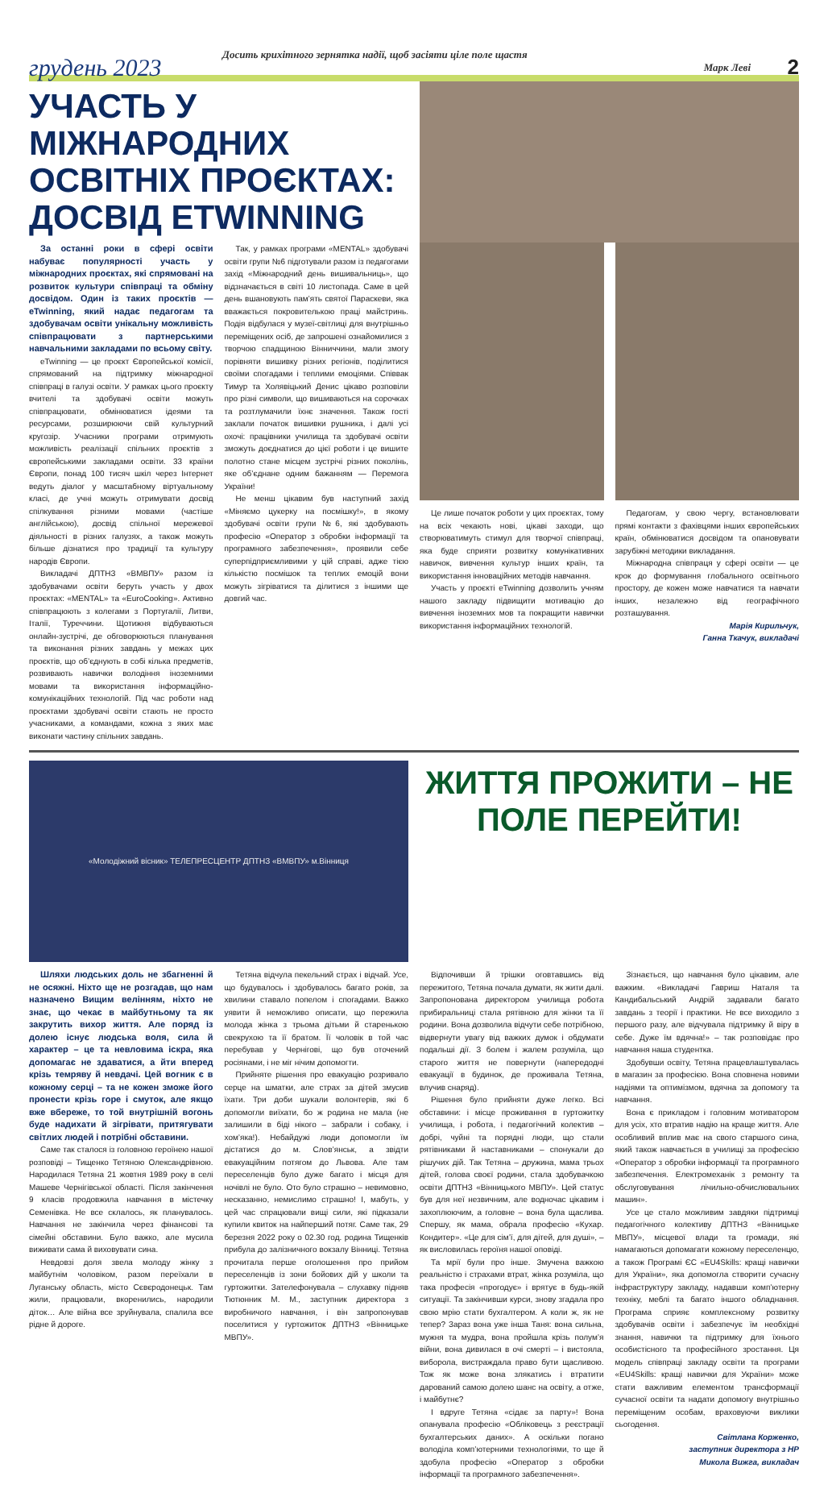грудень 2023
Досить крихітного зернятка надії, щоб засіяти ціле поле щастя
Марк Леві
2
УЧАСТЬ У МІЖНАРОДНИХ ОСВІТНІХ ПРОЄКТАХ: ДОСВІД ETWINNING
За останні роки в сфері освіти набуває популярності участь у міжнародних проєктах, які спрямовані на розвиток культури співпраці та обміну досвідом. Один із таких проєктів — eTwinning, який надає педагогам та здобувачам освіти унікальну можливість співпрацювати з партнерськими навчальними закладами по всьому світу.
eTwinning — це проєкт Європейської комісії, спрямований на підтримку міжнародної співпраці в галузі освіти. У рамках цього проєкту вчителі та здобувачі освіти можуть співпрацювати, обмінюватися ідеями та ресурсами, розширюючи свій культурний кругозір. Учасники програми отримують можливість реалізації спільних проєктів з європейськими закладами освіти. 33 країни Європи, понад 100 тисяч шкіл через Інтернет ведуть діалог у масштабному віртуальному класі, де учні можуть отримувати досвід спілкування різними мовами (частіше англійською), досвід спільної мережевої діяльності в різних галузях, а також можуть більше дізнатися про традиції та культуру народів Європи.
Викладачі ДПТНЗ «ВМВПУ» разом із здобувачами освіти беруть участь у двох проєктах: «MENTAL» та «EuroCooking». Активно співпрацюють з колегами з Португалії, Литви, Італії, Туреччини. Щотижня відбуваються онлайн-зустрічі, де обговорюються планування та виконання різних завдань у межах цих проєктів, що об’єднують в собі кілька предметів, розвивають навички володіння іноземними мовами та використання інформаційно-комунікаційних технологій. Під час роботи над проєктами здобувачі освіти стають не просто учасниками, а командами, кожна з яких має виконати частину спільних завдань.
Так, у рамках програми «MENTAL» здобувачі освіти групи №6 підготували разом із педагогами захід «Міжнародний день вишивальниць», що відзначається в світі 10 листопада. Саме в цей день вшановують пам’ять святої Параскеви, яка вважається покровителькою праці майстринь. Подія відбулася у музеї-світлиці для внутрішньо переміщених осіб, де запрошені ознайомилися з творчою спадщиною Вінниччини, мали змогу порівняти вишивку різних регіонів, поділитися своїми спогадами і теплими емоціями. Співвак Тимур та Холявіцький Денис цікаво розповіли про різні символи, що вишиваються на сорочках та розтлумачили їхнє значення. Також гості заклали початок вишивки рушника, і далі усі охочі: працівники училища та здобувачі освіти зможуть доєднатися до цієї роботи і це вишите полотно стане місцем зустрічі різних поколінь, яке об’єднане одним бажанням — Перемога України!
Не менш цікавим був наступний захід «Міняємо цукерку на посмішку!», в якому здобувачі освіти групи №6, які здобувають професію «Оператор з обробки інформації та програмного забезпечення», проявили себе суперпідприємливими у цій справі, адже тією кількістю посмішок та теплих емоцій вони можуть зігріватися та ділитися з іншими ще довгий час.
Це лише початок роботи у цих проєктах, тому на всіх чекають нові, цікаві заходи, що створюватимуть стимул для творчої співпраці, яка буде сприяти розвитку комунікативних навичок, вивчення культур інших країн, та використання інноваційних методів навчання.
Участь у проєкті eTwinning дозволить учням нашого закладу підвищити мотивацію до вивчення іноземних мов та покращити навички використання інформаційних технологій.
Педагогам, у свою чергу, встановлювати прямі контакти з фахівцями інших європейських країн, обмінюватися досвідом та опановувати зарубіжні методики викладання.
Міжнародна співпраця у сфері освіти — це крок до формування глобального освітнього простору, де кожен може навчатися та навчати інших, незалежно від географічного розташування.
Марія Кирильчук,
Ганна Ткачук, викладачі
«Молодіжний вісник» ТЕЛЕПРЕСЦЕНТР ДПТНЗ «ВМВПУ» м.Вінниця
ЖИТТЯ ПРОЖИТИ – НЕ ПОЛЕ ПЕРЕЙТИ!
Шляхи людських доль не збагненні й не осяжні. Ніхто ще не розгадав, що нам назначено Вищим велінням, ніхто не знає, що чекає в майбутньому та як закрутить вихор життя. Але поряд із долею існує людська воля, сила й характер – це та невловима іскра, яка допомагає не здаватися, а йти вперед крізь темряву й невдачі. Цей вогник є в кожному серці – та не кожен зможе його пронести крізь горе і смуток, але якщо вже вбереже, то той внутрішній вогонь буде надихати й зігрівати, притягувати світлих людей і потрібні обставини.
Саме так сталося із головною героїнею нашої розповіді – Тищенко Тетяною Олександрівною. Народилася Тетяна 21 жовтня 1989 року в селі Машеве Чернігівської області. Після закінчення 9 класів продовжила навчання в містечку Семенівка. Не все склалось, як планувалось. Навчання не закінчила через фінансові та сімейні обставини. Було важко, але мусила виживати сама й виховувати сина.
Невдовзі доля звела молоду жінку з майбутнім чоловіком, разом переїхали в Луганську область, місто Сєвєродонецьк. Там жили, працювали, вкоренились, народили діток… Але війна все зруйнувала, спалила все рідне й дороге.
Тетяна відчула пекельний страх і відчай. Усе, що будувалось і здобувалось багато років, за хвилини ставало попелом і спогадами. Важко уявити й неможливо описати, що пережила молода жінка з трьома дітьми й старенькою свекрухою та її братом. Її чоловік в той час перебував у Чернігові, що був оточений росіянами, і не міг нічим допомогти.
Прийняте рішення про евакуацію розривало серце на шматки, але страх за дітей змусив їхати. Три доби шукали волонтерів, які б допомогли виїхати, бо ж родина не мала (не залишили в біді нікого – забрали і собаку, і хом’яка!). Небайдужі люди допомогли їм дістатися до м. Слов’янськ, а звідти евакуаційним потягом до Львова. Але там переселенців було дуже багато і місця для ночівлі не було. Ото було страшно – невимовно, несказанно, немислимо страшно! І, мабуть, у цей час спрацювали вищі сили, які підказали купили квиток на найперший потяг. Саме так, 29 березня 2022 року о 02.30 год. родина Тищенків прибула до залізничного вокзалу Вінниці. Тетяна прочитала перше оголошення про прийом переселенців із зони бойових дій у школи та гуртожитки. Зателефонувала – слухавку підняв Тютюнник М. М., заступник директора з виробничого навчання, і він запропонував поселитися у гуртожиток ДПТНЗ «Вінницьке МВПУ».
Відпочивши й трішки оговтавшись від пережитого, Тетяна почала думати, як жити далі. Запропонована директором училища робота прибиральниці стала рятівною для жінки та її родини. Вона дозволила відчути себе потрібною, відвернути увагу від важких думок і обдумати подальші дії. З болем і жалем розуміла, що старого життя не повернути (напередодні евакуації в будинок, де проживала Тетяна, влучив снаряд).
Рішення було прийняти дуже легко. Всі обставини: і місце проживання в гуртожитку училища, і робота, і педагогічний колектив – добрі, чуйні та порядні люди, що стали рятівниками й наставниками – спонукали до рішучих дій. Так Тетяна – дружина, мама трьох дітей, голова своєї родини, стала здобувачкою освіти ДПТНЗ «Вінницького МВПУ». Цей статус був для неї незвичним, але водночас цікавим і захоплюючим, а головне – вона була щаслива. Спершу, як мама, обрала професію «Кухар. Кондитер». «Це для сім’ї, для дітей, для душі», – як висловилась героїня нашої оповіді.
Та мрії були про інше. Змучена важкою реальністю і страхами втрат, жінка розуміла, що така професія «прогодує» і врятує в будь-якій ситуації. Та закінчивши курси, знову згадала про свою мрію стати бухгалтером. А коли ж, як не тепер? Зараз вона уже інша Таня: вона сильна, мужня та мудра, вона пройшла крізь полум’я війни, вона дивилася в очі смерті – і вистояла, виборола, вистраждала право бути щасливою. Тож як може вона злякатись і втратити дарований самою долею шанс на освіту, а отже, і майбутнє?
І вдруге Тетяна «сідає за парту»! Вона опанувала професію «Обліковець з реєстрації бухгалтерських даних». А оскільки погано володіла комп’ютерними технологіями, то ще й здобула професію «Оператор з обробки інформації та програмного забезпечення».
Зізнається, що навчання було цікавим, але важким. «Викладачі Гавриш Наталя та Кандибальський Андрій задавали багато завдань з теорії і практики. Не все виходило з першого разу, але відчувала підтримку й віру в себе. Дуже їм вдячна!» – так розповідає про навчання наша студентка.
Здобувши освіту, Тетяна працевлаштувалась в магазин за професією. Вона сповнена новими надіями та оптимізмом, вдячна за допомогу та навчання.
Вона є прикладом і головним мотиватором для усіх, хто втратив надію на краще життя. Але особливий вплив має на свого старшого сина, який також навчається в училищі за професією «Оператор з обробки інформації та програмного забезпечення. Електромеханік з ремонту та обслуговування лічильно-обчислювальних машин».
Усе це стало можливим завдяки підтримці педагогічного колективу ДПТНЗ «Вінницьке МВПУ», місцевої влади та громади, які намагаються допомагати кожному переселенцю, а також Програмі ЄС «EU4Skills: кращі навички для України», яка допомогла створити сучасну інфраструктуру закладу, надавши комп’ютерну техніку, меблі та багато іншого обладнання. Програма сприяє комплексному розвитку здобувачів освіти і забезпечує їм необхідні знання, навички та підтримку для їхнього особистісного та професійного зростання. Ця модель співпраці закладу освіти та програми «EU4Skills: кращі навички для України» може стати важливим елементом трансформації сучасної освіти та надати допомогу внутрішньо переміщеним особам, враховуючи виклики сьогодення.
Світлана Корженко,
заступник директора з НР
Микола Вижга, викладач